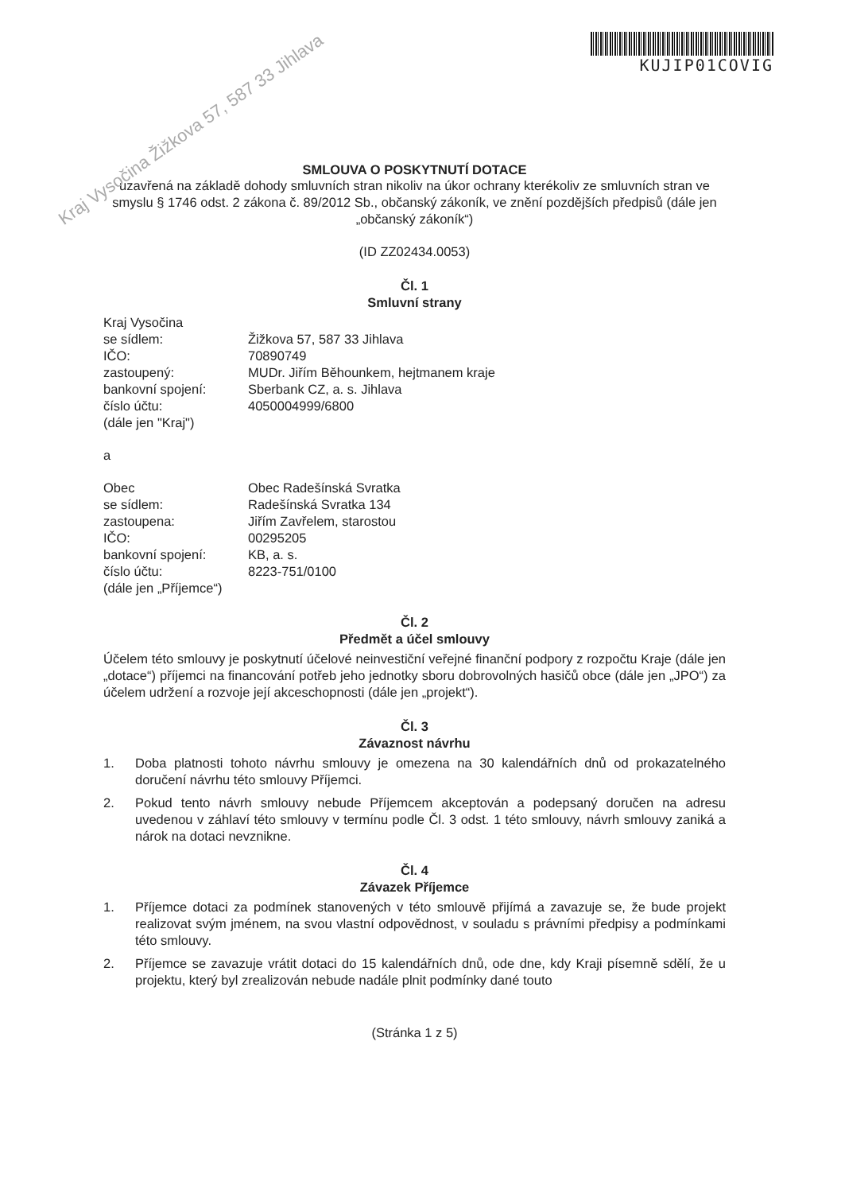Kraj Vysočina Žižkova 57, 587 33 Jihlava
KUJIP01COVIG
SMLOUVA O POSKYTNUTÍ DOTACE
uzavřená na základě dohody smluvních stran nikoliv na úkor ochrany kterékoliv ze smluvních stran ve smyslu § 1746 odst. 2 zákona č. 89/2012 Sb., občanský zákoník, ve znění pozdějších předpisů (dále jen „občanský zákoník“)
(ID ZZ02434.0053)
Čl. 1
Smluvní strany
| Kraj Vysočina | |
| se sídlem: | Žižkova 57, 587 33 Jihlava |
| IČO: | 70890749 |
| zastoupený: | MUDr. Jiřím Běhounkem, hejtmanem kraje |
| bankovní spojení: | Sberbank CZ, a. s. Jihlava |
| číslo účtu: | 4050004999/6800 |
| (dále jen "Kraj") | |
a
| Obec | Obec Radešínská Svratka |
| se sídlem: | Radešínská Svratka 134 |
| zastoupena: | Jiřím Zavřelem, starostou |
| IČO: | 00295205 |
| bankovní spojení: | KB, a. s. |
| číslo účtu: | 8223-751/0100 |
| (dále jen „Příjemce“) | |
Čl. 2
Předmět a účel smlouvy
Účelem této smlouvy je poskytnutí účelové neinvestiční veřejné finanční podpory z rozpočtu Kraje (dále jen „dotace“) příjemci na financování potřeb jeho jednotky sboru dobrovolných hasičů obce (dále jen „JPO“) za účelem udržení a rozvoje její akceschopnosti (dále jen „projekt“).
Čl. 3
Závaznost návrhu
1. Doba platnosti tohoto návrhu smlouvy je omezena na 30 kalendářních dnů od prokazatelného doručení návrhu této smlouvy Příjemci.
2. Pokud tento návrh smlouvy nebude Příjemcem akceptován a podepsaný doručen na adresu uvedenou v záhlaví této smlouvy v termínu podle Čl. 3 odst. 1 této smlouvy, návrh smlouvy zaniká a nárok na dotaci nevznikne.
Čl. 4
Závazek Příjemce
1. Příjemce dotaci za podmínek stanovených v této smlouvě přijímá a zavazuje se, že bude projekt realizovat svým jménem, na svou vlastní odpovědnost, v souladu s právními předpisy a podmínkami této smlouvy.
2. Příjemce se zavazuje vrátit dotaci do 15 kalendářních dnů, ode dne, kdy Kraji písemně sdělí, že u projektu, který byl zrealizován nebude nadále plnit podmínky dané touto
(Stránka 1 z 5)